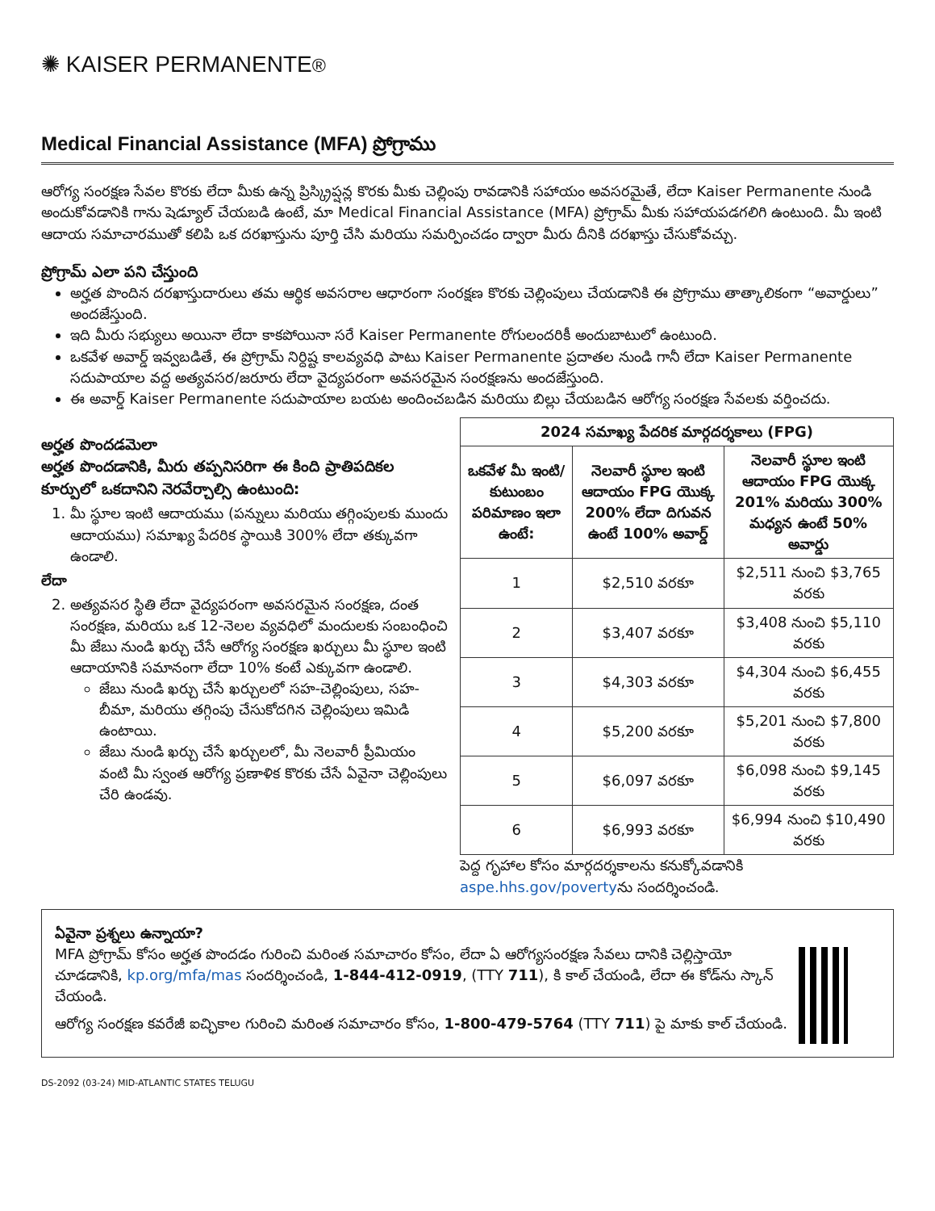✺ KAISER PERMANENTE®
Medical Financial Assistance (MFA) ప్రోగ్రాము
ఆరోగ్య సంరక్షణ సేవల కొరకు లేదా మీకు ఉన్న ప్రిస్క్రిప్షన్ల కొరకు మీకు చెల్లింపు రావడానికి సహాయం అవసరమైతే, లేదా Kaiser Permanente నుండి అందుకోవడానికి గాను షెడ్యూల్ చేయబడి ఉంటే, మా Medical Financial Assistance (MFA) ప్రోగ్రామ్ మీకు సహాయపడగలిగి ఉంటుంది. మీ ఇంటి ఆదాయ సమాచారముతో కలిపి ఒక దరఖాస్తును పూర్తి చేసి మరియు సమర్పించడం ద్వారా మీరు దీనికి దరఖాస్తు చేసుకోవచ్చు.
ప్రోగ్రామ్ ఎలా పని చేస్తుంది
అర్హత పొందిన దరఖాస్తుదారులు తమ ఆర్థిక అవసరాల ఆధారంగా సంరక్షణ కొరకు చెల్లింపులు చేయడానికి ఈ ప్రోగ్రాము తాత్కాలికంగా “అవార్డులు” అందజేస్తుంది.
ఇది మీరు సభ్యులు అయినా లేదా కాకపోయినా సరే Kaiser Permanente రోగులందరికీ అందుబాటులో ఉంటుంది.
ఒకవేళ అవార్డ్ ఇవ్వబడితే, ఈ ప్రోగ్రామ్ నిర్దిష్ట కాలవ్యవధి పాటు Kaiser Permanente ప్రదాతల నుండి గానీ లేదా Kaiser Permanente సదుపాయాల వద్ద అత్యవసర/జరూరు లేదా వైద్యపరంగా అవసరమైన సంరక్షణను అందజేస్తుంది.
ఈ అవార్డ్ Kaiser Permanente సదుపాయాల బయట అందించబడిన మరియు బిల్లు చేయబడిన ఆరోగ్య సంరక్షణ సేవలకు వర్తించదు.
అర్హత పొందడమెలా
అర్హత పొందడానికి, మీరు తప్పనిసరిగా ఈ కింది ప్రాతిపదికల కూర్పులో ఒకదానిని నెరవేర్చాల్సి ఉంటుంది:
1. మీ స్థూల ఇంటి ఆదాయము (పన్నులు మరియు తగ్గింపులకు ముందు ఆదాయము) సమాఖ్య పేదరిక స్థాయికి 300% లేదా తక్కువగా ఉండాలి.
లేదా
2. అత్యవసర స్థితి లేదా వైద్యపరంగా అవసరమైన సంరక్షణ, దంత సంరక్షణ, మరియు ఒక 12-నెలల వ్యవధిలో మందులకు సంబంధించి మీ జేబు నుండి ఖర్చు చేసే ఆరోగ్య సంరక్షణ ఖర్చులు మీ స్థూల ఇంటి ఆదాయానికి సమానంగా లేదా 10% కంటే ఎక్కువగా ఉండాలి.
జేబు నుండి ఖర్చు చేసే ఖర్చులలో సహ-చెల్లింపులు, సహ-బీమా, మరియు తగ్గింపు చేసుకోదగిన చెల్లింపులు ఇమిడి ఉంటాయి.
జేబు నుండి ఖర్చు చేసే ఖర్చులలో, మీ నెలవారీ ప్రీమియం వంటి మీ స్వంత ఆరోగ్య ప్రణాళిక కొరకు చేసే ఏవైనా చెల్లింపులు చేరి ఉండవు.
| 2024 సమాఖ్య పేదరిక మార్గదర్శకాలు (FPG) | | |
| --- | --- | --- |
| ఒకవేళ మీ ఇంటి/ కుటుంబం పరిమాణం ఇలా ఉంటే: | నెలవారీ స్థూల ఇంటి ఆదాయం FPG యొక్క 200% లేదా దిగువన ఉంటే 100% అవార్డ్ | నెలవారీ స్థూల ఇంటి ఆదాయం FPG యొక్క 201% మరియు 300% మధ్యన ఉంటే 50% అవార్డు |
| 1 | $2,510 వరకూ | $2,511 నుంచి $3,765 వరకు |
| 2 | $3,407 వరకూ | $3,408 నుంచి $5,110 వరకు |
| 3 | $4,303 వరకూ | $4,304 నుంచి $6,455 వరకు |
| 4 | $5,200 వరకూ | $5,201 నుంచి $7,800 వరకు |
| 5 | $6,097 వరకూ | $6,098 నుంచి $9,145 వరకు |
| 6 | $6,993 వరకూ | $6,994 నుంచి $10,490 వరకు |
పెద్ద గృహాల కోసం మార్గదర్శకాలను కనుక్కోవడానికి aspe.hhs.gov/povertyను సందర్శించండి.
ఏవైనా ప్రశ్నలు ఉన్నాయా?
MFA ప్రోగ్రామ్ కోసం అర్హత పొందడం గురించి మరింత సమాచారం కోసం, లేదా ఏ ఆరోగ్యసంరక్షణ సేవలు దానికి చెల్లిస్తాయో చూడడానికి, kp.org/mfa/mas సందర్శించండి, 1-844-412-0919, (TTY 711), కి కాల్ చేయండి, లేదా ఈ కోడ్‌ను స్కాన్ చేయండి.
ఆరోగ్య సంరక్షణ కవరేజీ ఐచ్ఛికాల గురించి మరింత సమాచారం కోసం, 1-800-479-5764 (TTY 711) పై మాకు కాల్ చేయండి.
DS-2092 (03-24) MID-ATLANTIC STATES TELUGU